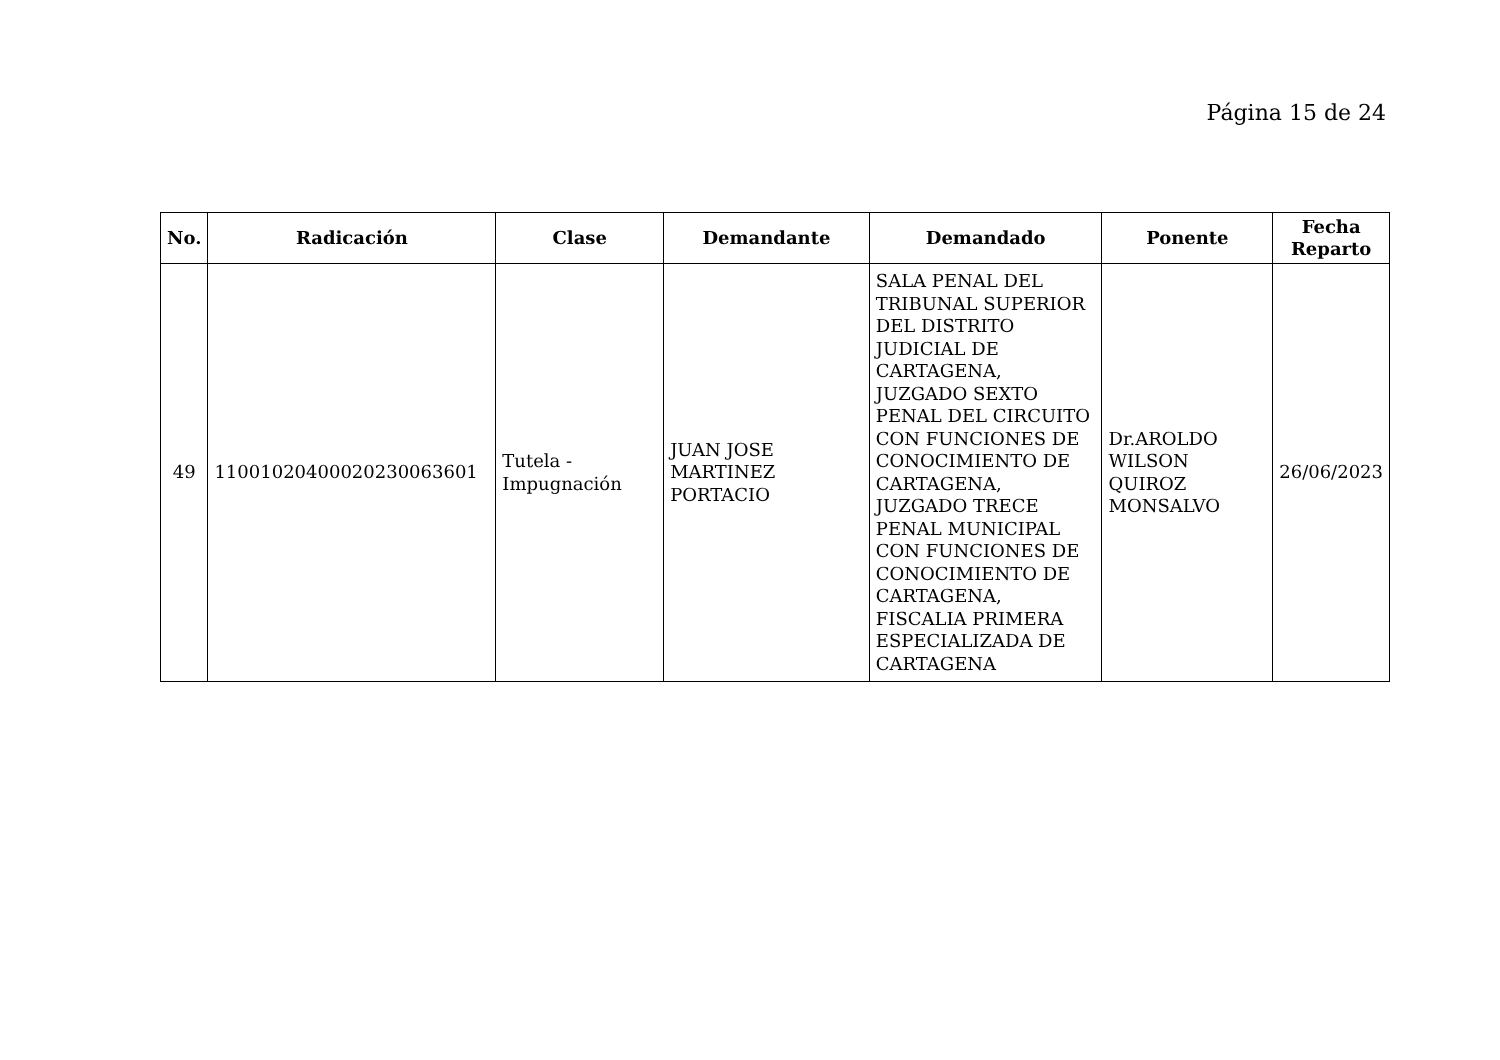Página 15 de 24
| No. | Radicación | Clase | Demandante | Demandado | Ponente | Fecha Reparto |
| --- | --- | --- | --- | --- | --- | --- |
| 49 | 11001020400020230063601 | Tutela - Impugnación | JUAN JOSE MARTINEZ PORTACIO | SALA PENAL DEL TRIBUNAL SUPERIOR DEL DISTRITO JUDICIAL DE CARTAGENA, JUZGADO SEXTO PENAL DEL CIRCUITO CON FUNCIONES DE CONOCIMIENTO DE CARTAGENA, JUZGADO TRECE PENAL MUNICIPAL CON FUNCIONES DE CONOCIMIENTO DE CARTAGENA, FISCALIA PRIMERA ESPECIALIZADA DE CARTAGENA | Dr.AROLDO WILSON QUIROZ MONSALVO | 26/06/2023 |